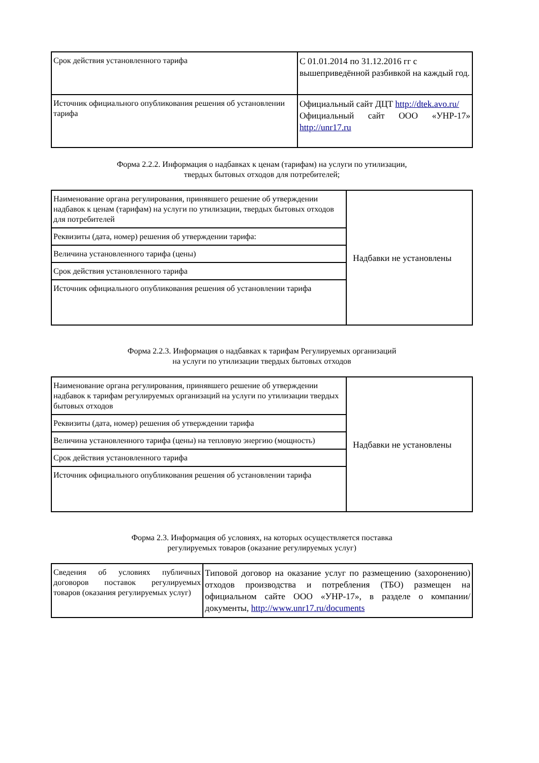| Срок действия установленного тарифа | С 01.01.2014 по 31.12.2016 гг с вышеприведённой разбивкой на каждый год. |
| Источник официального опубликования решения об установлении тарифа | Официальный сайт ДЦТ http://dtek.avo.ru/ Официальный сайт ООО «УНР-17» http://unr17.ru |
Форма 2.2.2. Информация о надбавках к ценам (тарифам) на услуги по утилизации,
твердых бытовых отходов для потребителей;
| Наименование органа регулирования, принявшего решение об утверждении надбавок к ценам (тарифам) на услуги по утилизации, твердых бытовых отходов для потребителей | Надбавки не установлены |
| Реквизиты (дата, номер) решения об утверждении тарифа: | |
| Величина установленного тарифа (цены) | |
| Срок действия установленного тарифа | |
| Источник официального опубликования решения об установлении тарифа | |
Форма 2.2.3. Информация о надбавках к тарифам Регулируемых организаций
на услуги по утилизации твердых бытовых отходов
| Наименование органа регулирования, принявшего решение об утверждении надбавок к тарифам регулируемых организаций на услуги по утилизации твердых бытовых отходов | Надбавки не установлены |
| Реквизиты (дата, номер) решения об утверждении тарифа | |
| Величина установленного тарифа (цены) на тепловую энергию (мощность) | |
| Срок действия установленного тарифа | |
| Источник официального опубликования решения об установлении тарифа | |
Форма 2.3. Информация об условиях, на которых осуществляется поставка
регулируемых товаров (оказание регулируемых услуг)
| Сведения об условиях публичных договоров поставок регулируемых товаров (оказания регулируемых услуг) | Типовой договор на оказание услуг по размещению (захоронению) отходов производства и потребления (ТБО) размещен на официальном сайте ООО «УНР-17», в разделе о компании/документы, http://www.unr17.ru/documents |